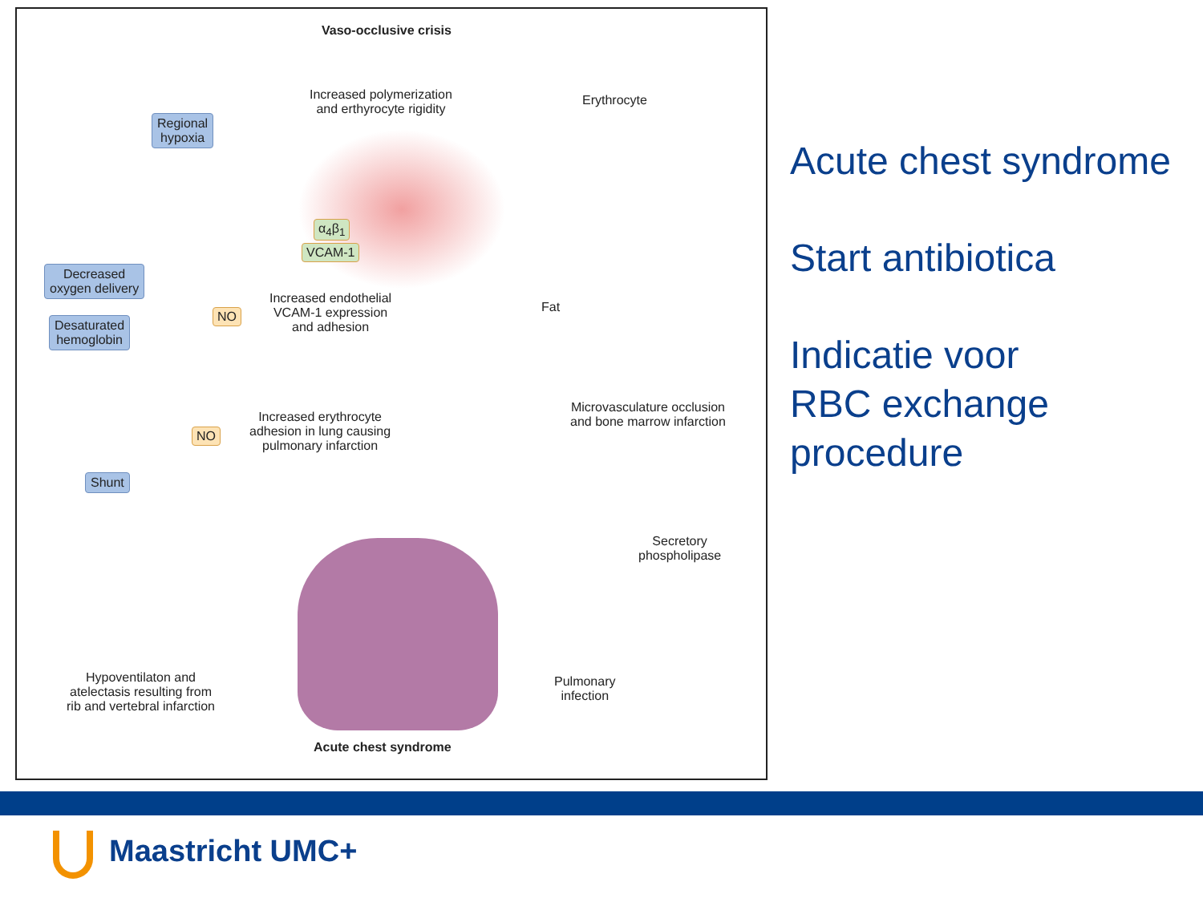Vaso-occlusive crisis
Increased polymerization
and erthyrocyte rigidity
Erythrocyte
Regional
hypoxia
α<sub>4</sub>β<sub>1</sub>
VCAM-1
Decreased
oxygen delivery
Desaturated
hemoglobin
NO
Increased endothelial
VCAM-1 expression
and adhesion
Fat
Microvasculature occlusion
and bone marrow infarction
NO
Increased erythrocyte
adhesion in lung causing
pulmonary infarction
Shunt
Secretory
phospholipase
Hypoventilaton and
atelectasis resulting from
rib and vertebral infarction
Pulmonary
infection
Acute chest syndrome
Acute chest syndrome
Start antibiotica
Indicatie voor
RBC exchange
procedure
Maastricht UMC+